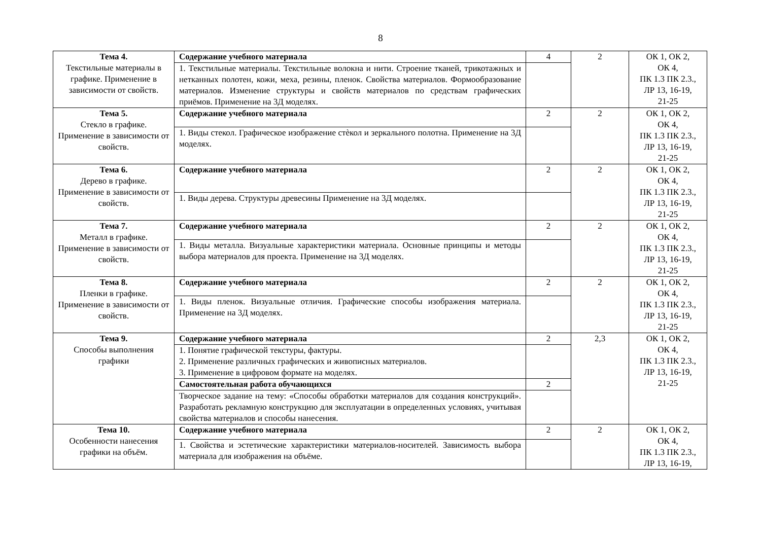8
| Тема 4. Текстильные материалы в графике. Применение в зависимости от свойств. | Содержание учебного материала | 4 | 2 | ОК 1, ОК 2, ОК 4, ПК 1.3 ПК 2.3., ЛР 13, 16-19, 21-25 |
| | 1. Текстильные материалы. Текстильные волокна и нити. Строение тканей, трикотажных и нетканных полотен, кожи, меха, резины, пленок. Свойства материалов. Формообразование материалов. Изменение структуры и свойств материалов по средствам графических приёмов. Применение на 3Д моделях. | | | |
| Тема 5. Стекло в графике. Применение в зависимости от свойств. | Содержание учебного материала | 2 | 2 | ОК 1, ОК 2, ОК 4, ПК 1.3 ПК 2.3., ЛР 13, 16-19, 21-25 |
| | 1. Виды стекол. Графическое изображение стѐкол и зеркального полотна. Применение на 3Д моделях. | | | |
| Тема 6. Дерево в графике. Применение в зависимости от свойств. | Содержание учебного материала | 2 | 2 | ОК 1, ОК 2, ОК 4, ПК 1.3 ПК 2.3., ЛР 13, 16-19, 21-25 |
| | 1. Виды дерева. Структуры древесины Применение на 3Д моделях. | | | |
| Тема 7. Металл в графике. Применение в зависимости от свойств. | Содержание учебного материала | 2 | 2 | ОК 1, ОК 2, ОК 4, ПК 1.3 ПК 2.3., ЛР 13, 16-19, 21-25 |
| | 1. Виды металла. Визуальные характеристики материала. Основные принципы и методы выбора материалов для проекта. Применение на 3Д моделях. | | | |
| Тема 8. Пленки в графике. Применение в зависимости от свойств. | Содержание учебного материала | 2 | 2 | ОК 1, ОК 2, ОК 4, ПК 1.3 ПК 2.3., ЛР 13, 16-19, 21-25 |
| | 1. Виды пленок. Визуальные отличия. Графические способы изображения материала. Применение на 3Д моделях. | | | |
| Тема 9. Способы выполнения графики | Содержание учебного материала | 2 | 2,3 | ОК 1, ОК 2, ОК 4, ПК 1.3 ПК 2.3., ЛР 13, 16-19, 21-25 |
| | 1. Понятие графической текстуры, фактуры. 2. Применение различных графических и живописных материалов. 3. Применение в цифровом формате на моделях. | | | |
| | Самостоятельная работа обучающихся | 2 | | |
| | Творческое задание на тему: «Способы обработки материалов для создания конструкций». Разработать рекламную конструкцию для эксплуатации в определенных условиях, учитывая свойства материалов и способы нанесения. | | | |
| Тема 10. Особенности нанесения графики на объём. | Содержание учебного материала | 2 | 2 | ОК 1, ОК 2, ОК 4, ПК 1.3 ПК 2.3., ЛР 13, 16-19, |
| | 1. Свойства и эстетические характеристики материалов-носителей. Зависимость выбора материала для изображения на объёме. | | | |